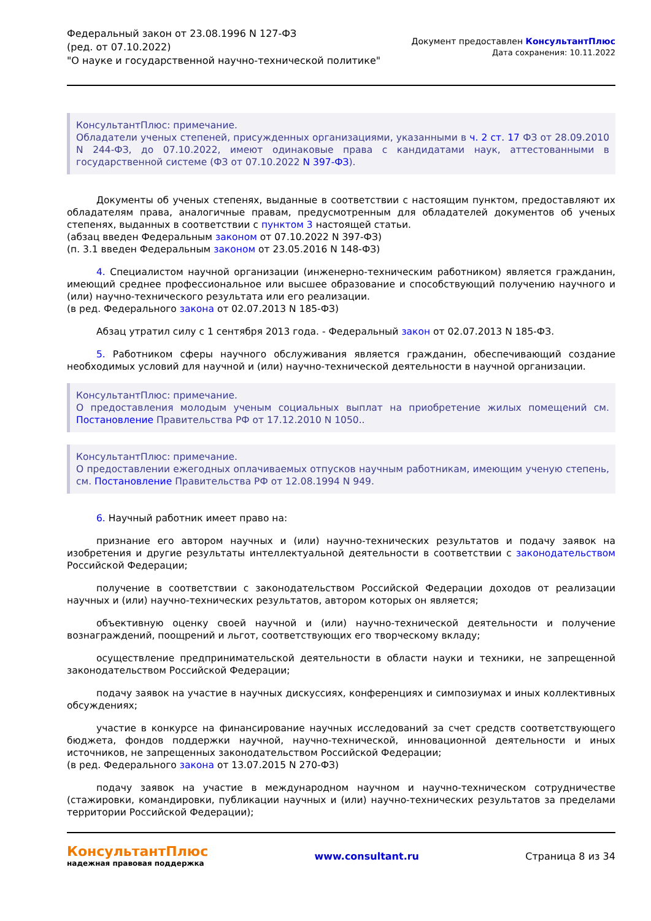Федеральный закон от 23.08.1996 N 127-ФЗ
(ред. от 07.10.2022)
"О науке и государственной научно-технической политике"
Документ предоставлен КонсультантПлюс
Дата сохранения: 10.11.2022
КонсультантПлюс: примечание.
Обладатели ученых степеней, присужденных организациями, указанными в ч. 2 ст. 17 ФЗ от 28.09.2010 N 244-ФЗ, до 07.10.2022, имеют одинаковые права с кандидатами наук, аттестованными в государственной системе (ФЗ от 07.10.2022 N 397-ФЗ).
Документы об ученых степенях, выданные в соответствии с настоящим пунктом, предоставляют их обладателям права, аналогичные правам, предусмотренным для обладателей документов об ученых степенях, выданных в соответствии с пунктом 3 настоящей статьи.
(абзац введен Федеральным законом от 07.10.2022 N 397-ФЗ)
(п. 3.1 введен Федеральным законом от 23.05.2016 N 148-ФЗ)
4. Специалистом научной организации (инженерно-техническим работником) является гражданин, имеющий среднее профессиональное или высшее образование и способствующий получению научного и (или) научно-технического результата или его реализации.
(в ред. Федерального закона от 02.07.2013 N 185-ФЗ)
Абзац утратил силу с 1 сентября 2013 года. - Федеральный закон от 02.07.2013 N 185-ФЗ.
5. Работником сферы научного обслуживания является гражданин, обеспечивающий создание необходимых условий для научной и (или) научно-технической деятельности в научной организации.
КонсультантПлюс: примечание.
О предоставления молодым ученым социальных выплат на приобретение жилых помещений см. Постановление Правительства РФ от 17.12.2010 N 1050..
КонсультантПлюс: примечание.
О предоставлении ежегодных оплачиваемых отпусков научным работникам, имеющим ученую степень, см. Постановление Правительства РФ от 12.08.1994 N 949.
6. Научный работник имеет право на:
признание его автором научных и (или) научно-технических результатов и подачу заявок на изобретения и другие результаты интеллектуальной деятельности в соответствии с законодательством Российской Федерации;
получение в соответствии с законодательством Российской Федерации доходов от реализации научных и (или) научно-технических результатов, автором которых он является;
объективную оценку своей научной и (или) научно-технической деятельности и получение вознаграждений, поощрений и льгот, соответствующих его творческому вкладу;
осуществление предпринимательской деятельности в области науки и техники, не запрещенной законодательством Российской Федерации;
подачу заявок на участие в научных дискуссиях, конференциях и симпозиумах и иных коллективных обсуждениях;
участие в конкурсе на финансирование научных исследований за счет средств соответствующего бюджета, фондов поддержки научной, научно-технической, инновационной деятельности и иных источников, не запрещенных законодательством Российской Федерации;
(в ред. Федерального закона от 13.07.2015 N 270-ФЗ)
подачу заявок на участие в международном научном и научно-техническом сотрудничестве (стажировки, командировки, публикации научных и (или) научно-технических результатов за пределами территории Российской Федерации);
КонсультантПлюс
надежная правовая поддержка
www.consultant.ru Страница 8 из 34